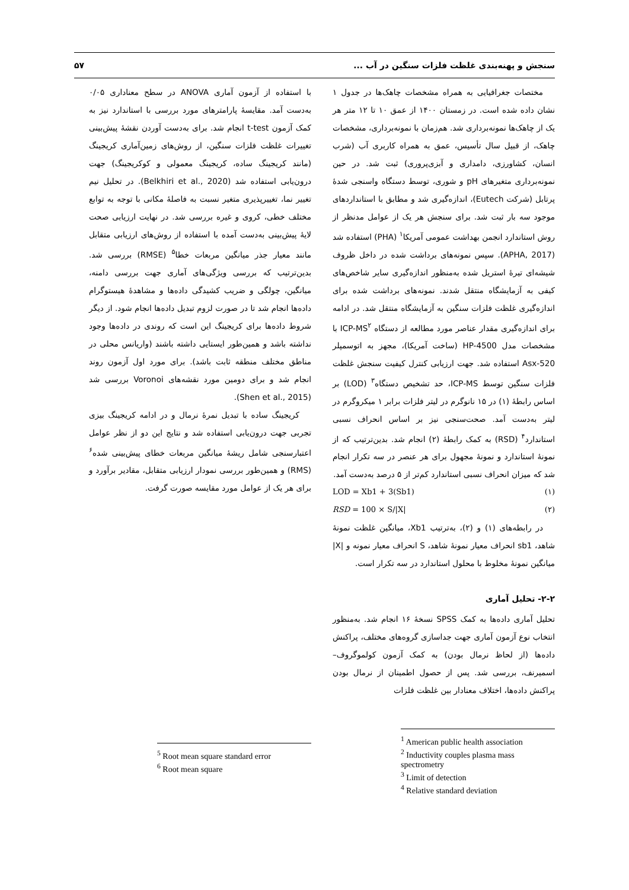سنجش و پهنه‌بندی غلظت فلزات سنگین در آب ... ۵۷
مختصات جغرافیایی به همراه مشخصات چاهک‌ها در جدول ۱ نشان داده شده است. در زمستان ۱۴۰۰ از عمق ۱۰ تا ۱۲ متر هر یک از چاهک‌ها نمونه‌برداری شد. هم‌زمان با نمونه‌برداری، مشخصات چاهک، از قبیل سال تأسیس، عمق به همراه کاربری آب (شرب انسان، کشاورزی، دامداری و آبزی‌پروری) ثبت شد. در حین نمونه‌برداری متغیرهای pH و شوری، توسط دستگاه واسنجی شدهٔ پرتابل (شرکت Eutech)، اندازه‌گیری شد و مطابق با استانداردهای موجود سه بار ثبت شد. برای سنجش هر یک از عوامل مدنظر از روش استاندارد انجمن بهداشت عمومی آمریکا<sup>۱</sup> (PHA) استفاده شد (APHA, 2017). سپس نمونه‌های برداشت شده در داخل ظروف شیشه‌ای تیرهٔ استریل شده به‌منظور اندازه‌گیری سایر شاخص‌های کیفی به آزمایشگاه منتقل شدند. نمونه‌های برداشت شده برای اندازه‌گیری غلظت فلزات سنگین به آزمایشگاه منتقل شد. در ادامه برای اندازه‌گیری مقدار عناصر مورد مطالعه از دستگاه ICP-MS<sup>۲</sup> با مشخصات مدل HP-4500 (ساخت آمریکا)، مجهز به اتوسمپلر Asx-520 استفاده شد. جهت ارزیابی کنترل کیفیت سنجش غلظت فلزات سنگین توسط ICP-MS، حد تشخیص دستگاه<sup>۳</sup> (LOD) بر اساس رابطهٔ (۱) در ۱۵ نانوگرم در لیتر فلزات برابر ۱ میکروگرم در لیتر به‌دست آمد. صحت‌سنجی نیز بر اساس انحراف نسبی استاندارد<sup>۴</sup> (RSD) به کمک رابطهٔ (۲) انجام شد. بدین‌ترتیب که از نمونهٔ استاندارد و نمونهٔ مجهول برای هر عنصر در سه تکرار انجام شد که میزان انحراف نسبی استاندارد کم‌تر از ۵ درصد به‌دست آمد.
LOD = Xb1 + 3(Sb1) (۱)
RSD = 100 × S/|X| (۲)
در رابطه‌های (۱) و (۲)، به‌ترتیب Xb1، میانگین غلظت نمونهٔ شاهد، sb1 انحراف معیار نمونهٔ شاهد، S انحراف معیار نمونه و |X| میانگین نمونهٔ مخلوط با محلول استاندارد در سه تکرار است.
۲-۲- تحلیل آماری
تحلیل آماری داده‌ها به کمک SPSS نسخهٔ ۱۶ انجام شد. به‌منظور انتخاب نوع آزمون آماری جهت جداسازی گروه‌های مختلف، پراکنش داده‌ها (از لحاظ نرمال بودن) به کمک آزمون کولموگروف–اسمیرنف، بررسی شد. پس از حصول اطمینان از نرمال بودن پراکنش داده‌ها، اختلاف معنادار بین غلظت فلزات
<sup>1</sup> American public health association
<sup>2</sup> Inductivity couples plasma mass spectrometry
<sup>3</sup> Limit of detection
<sup>4</sup> Relative standard deviation
با استفاده از آزمون آماری ANOVA در سطح معناداری ۰/۰۵ به‌دست آمد. مقایسهٔ پارامترهای مورد بررسی با استاندارد نیز به کمک آزمون t-test انجام شد. برای به‌دست آوردن نقشهٔ پیش‌بینی تغییرات غلظت فلزات سنگین، از روش‌های زمین‌آماری کریجینگ (مانند کریجینگ ساده، کریجینگ معمولی و کوکریجینگ) جهت درون‌یابی استفاده شد (Belkhiri et al., 2020). در تحلیل نیم تغییر نما، تغییرپذیری متغیر نسبت به فاصلهٔ مکانی با توجه به توابع مختلف خطی، کروی و غیره بررسی شد. در نهایت ارزیابی صحت لایهٔ پیش‌بینی به‌دست آمده با استفاده از روش‌های ارزیابی متقابل مانند معیار جذر میانگین مربعات خطا<sup>۵</sup> (RMSE) بررسی شد. بدین‌ترتیب که بررسی ویژگی‌های آماری جهت بررسی دامنه، میانگین، چولگی و ضریب کشیدگی داده‌ها و مشاهدهٔ هیستوگرام داده‌ها انجام شد تا در صورت لزوم تبدیل داده‌ها انجام شود. از دیگر شروط داده‌ها برای کریجینگ این است که روندی در داده‌ها وجود نداشته باشد و همین‌طور ایستایی داشته باشند (واریانس محلی در مناطق مختلف منطقه ثابت باشد). برای مورد اول آزمون روند انجام شد و برای دومین مورد نقشه‌های Voronoi بررسی شد (Shen et al., 2015).
کریجینگ ساده با تبدیل نمرهٔ نرمال و در ادامه کریجینگ بیزی تجربی جهت درون‌یابی استفاده شد و نتایج این دو از نظر عوامل اعتبارسنجی شامل ریشهٔ میانگین مربعات خطای پیش‌بینی شده<sup>۶</sup> (RMS) و همین‌طور بررسی نمودار ارزیابی متقابل، مقادیر برآورد و برای هر یک از عوامل مورد مقایسه صورت گرفت.
<sup>5</sup> Root mean square standard error
<sup>6</sup> Root mean square